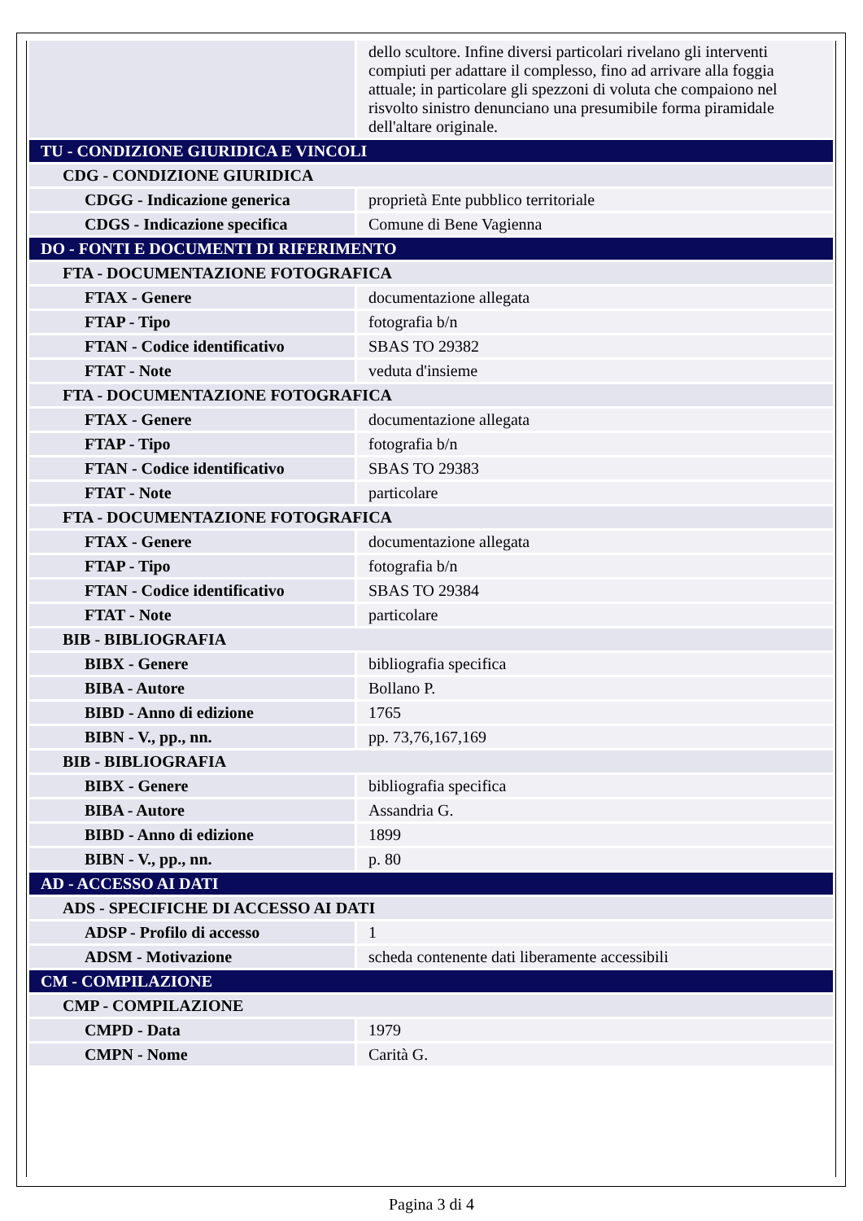| | dello scultore. Infine diversi particolari rivelano gli interventi compiuti per adattare il complesso, fino ad arrivare alla foggia attuale; in particolare gli spezzoni di voluta che compaiono nel risvolto sinistro denunciano una presumibile forma piramidale dell'altare originale. |
| TU - CONDIZIONE GIURIDICA E VINCOLI | |
| CDG - CONDIZIONE GIURIDICA | |
| CDGG - Indicazione generica | proprietà Ente pubblico territoriale |
| CDGS - Indicazione specifica | Comune di Bene Vagienna |
| DO - FONTI E DOCUMENTI DI RIFERIMENTO | |
| FTA - DOCUMENTAZIONE FOTOGRAFICA | |
| FTAX - Genere | documentazione allegata |
| FTAP - Tipo | fotografia b/n |
| FTAN - Codice identificativo | SBAS TO 29382 |
| FTAT - Note | veduta d'insieme |
| FTA - DOCUMENTAZIONE FOTOGRAFICA | |
| FTAX - Genere | documentazione allegata |
| FTAP - Tipo | fotografia b/n |
| FTAN - Codice identificativo | SBAS TO 29383 |
| FTAT - Note | particolare |
| FTA - DOCUMENTAZIONE FOTOGRAFICA | |
| FTAX - Genere | documentazione allegata |
| FTAP - Tipo | fotografia b/n |
| FTAN - Codice identificativo | SBAS TO 29384 |
| FTAT - Note | particolare |
| BIB - BIBLIOGRAFIA | |
| BIBX - Genere | bibliografia specifica |
| BIBA - Autore | Bollano P. |
| BIBD - Anno di edizione | 1765 |
| BIBN - V., pp., nn. | pp. 73,76,167,169 |
| BIB - BIBLIOGRAFIA | |
| BIBX - Genere | bibliografia specifica |
| BIBA - Autore | Assandria G. |
| BIBD - Anno di edizione | 1899 |
| BIBN - V., pp., nn. | p. 80 |
| AD - ACCESSO AI DATI | |
| ADS - SPECIFICHE DI ACCESSO AI DATI | |
| ADSP - Profilo di accesso | 1 |
| ADSM - Motivazione | scheda contenente dati liberamente accessibili |
| CM - COMPILAZIONE | |
| CMP - COMPILAZIONE | |
| CMPD - Data | 1979 |
| CMPN - Nome | Carità G. |
Pagina 3 di 4